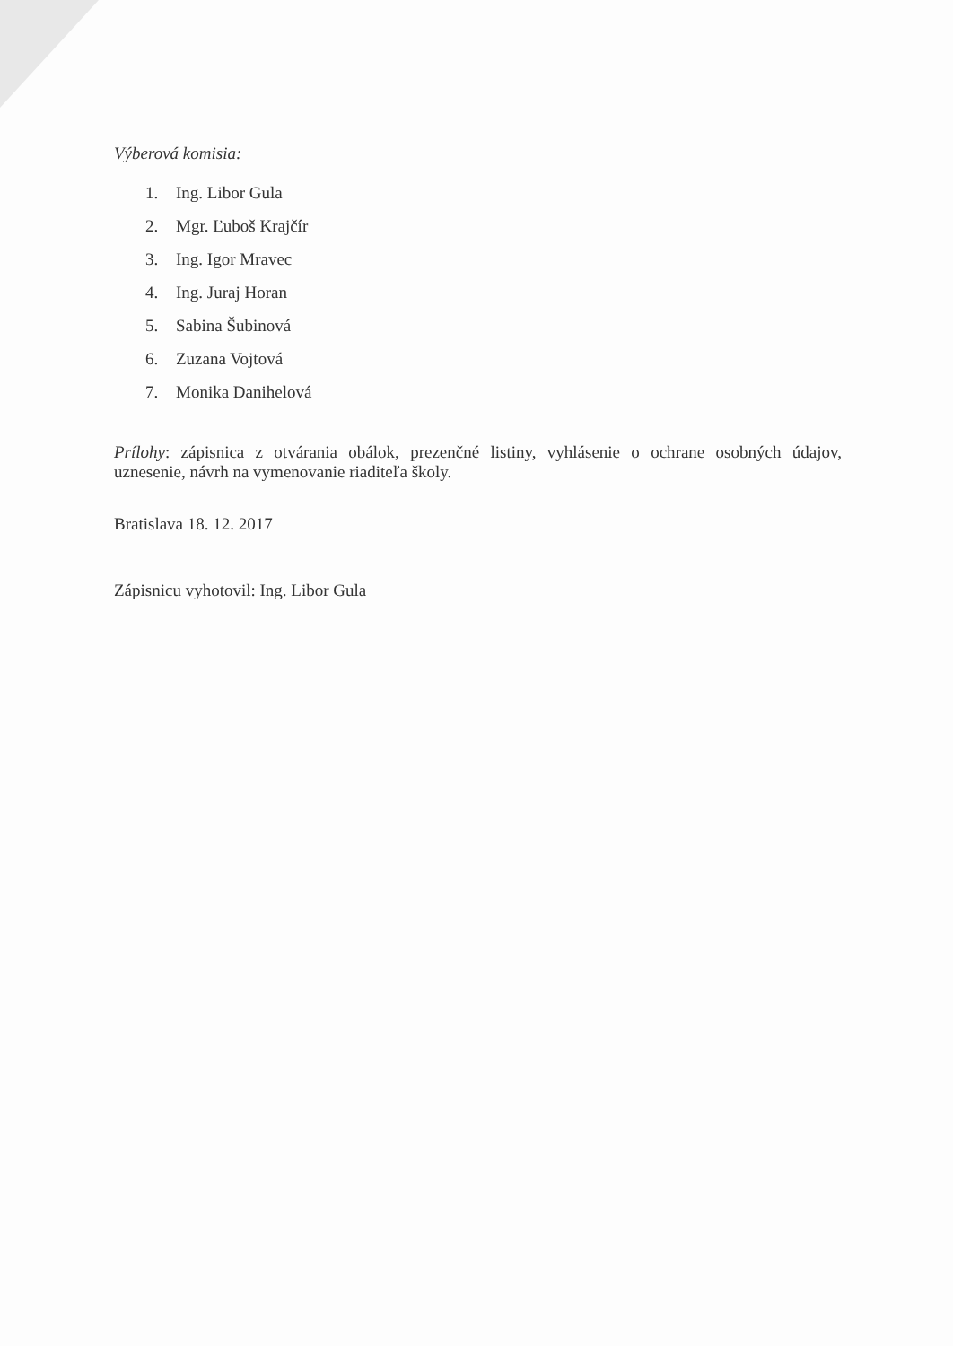Výberová komisia:
1. Ing. Libor Gula
2. Mgr. Ľuboš Krajčír
3. Ing. Igor Mravec
4. Ing. Juraj Horan
5. Sabina Šubinová
6. Zuzana Vojtová
7. Monika Danihelová
Prílohy: zápisnica z otvárania obálok, prezenčné listiny, vyhlásenie o ochrane osobných údajov, uznesenie, návrh na vymenovanie riaditeľa školy.
Bratislava 18. 12. 2017
Zápisnicu vyhotovil: Ing. Libor Gula